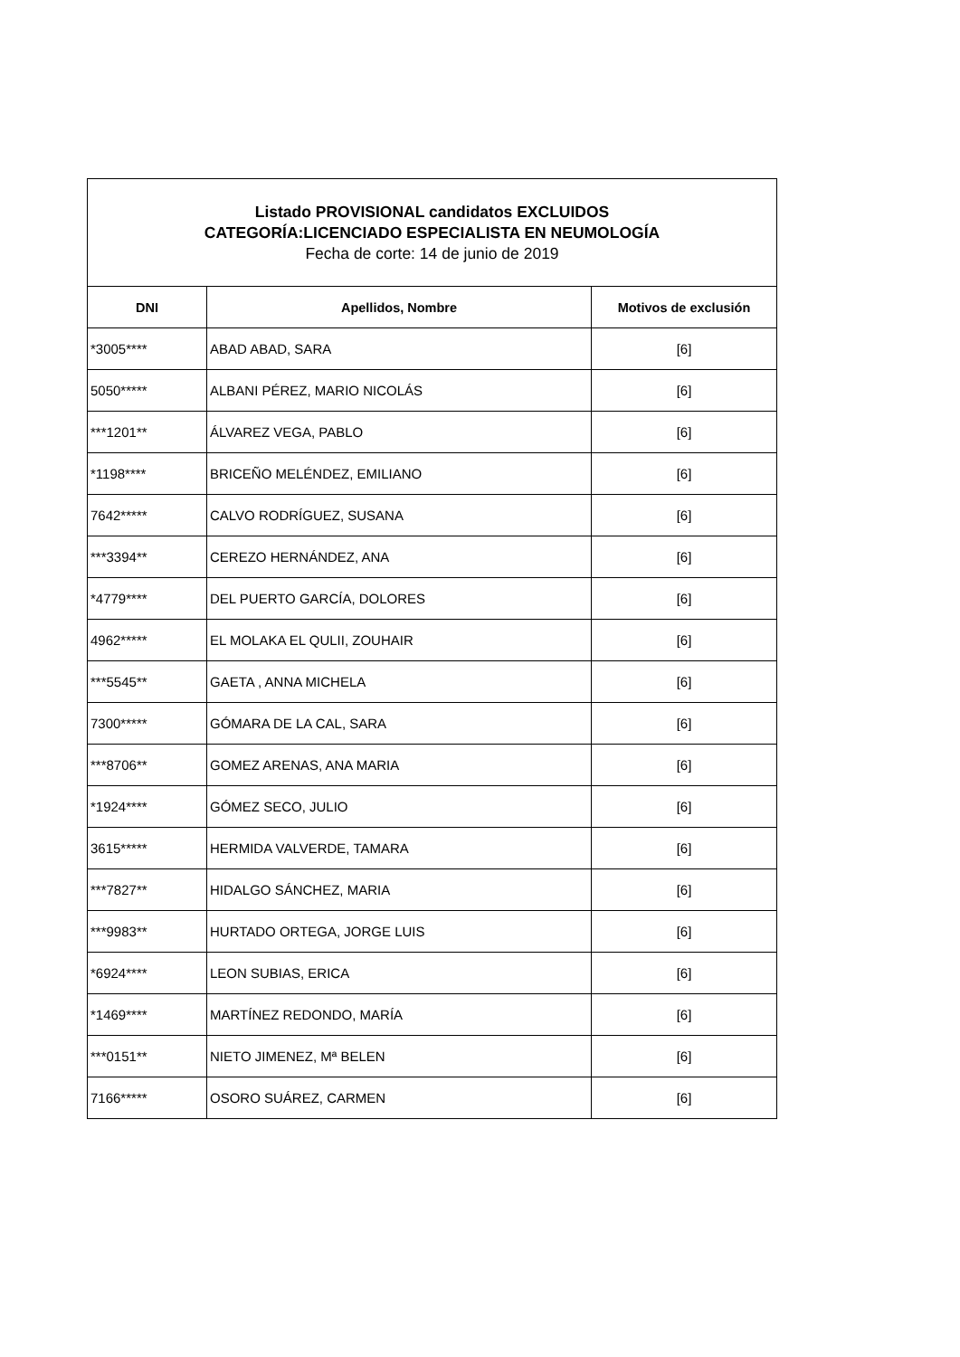| Listado PROVISIONAL candidatos EXCLUIDOS CATEGORÍA:LICENCIADO ESPECIALISTA EN NEUMOLOGÍA Fecha de corte: 14 de junio de 2019 | | |
| DNI | Apellidos, Nombre | Motivos de exclusión |
| *3005**** | ABAD ABAD, SARA | [6] |
| 5050***** | ALBANI PÉREZ, MARIO NICOLÁS | [6] |
| ***1201** | ÁLVAREZ VEGA, PABLO | [6] |
| *1198**** | BRICEÑO MELÉNDEZ, EMILIANO | [6] |
| 7642***** | CALVO RODRÍGUEZ, SUSANA | [6] |
| ***3394** | CEREZO HERNÁNDEZ, ANA | [6] |
| *4779**** | DEL PUERTO GARCÍA, DOLORES | [6] |
| 4962***** | EL MOLAKA EL QULII, ZOUHAIR | [6] |
| ***5545** | GAETA , ANNA MICHELA | [6] |
| 7300***** | GÓMARA DE LA CAL, SARA | [6] |
| ***8706** | GOMEZ ARENAS, ANA MARIA | [6] |
| *1924**** | GÓMEZ SECO, JULIO | [6] |
| 3615***** | HERMIDA VALVERDE, TAMARA | [6] |
| ***7827** | HIDALGO SÁNCHEZ, MARIA | [6] |
| ***9983** | HURTADO ORTEGA, JORGE LUIS | [6] |
| *6924**** | LEON SUBIAS, ERICA | [6] |
| *1469**** | MARTÍNEZ REDONDO, MARÍA | [6] |
| ***0151** | NIETO JIMENEZ, Mª BELEN | [6] |
| 7166***** | OSORO SUÁREZ, CARMEN | [6] |